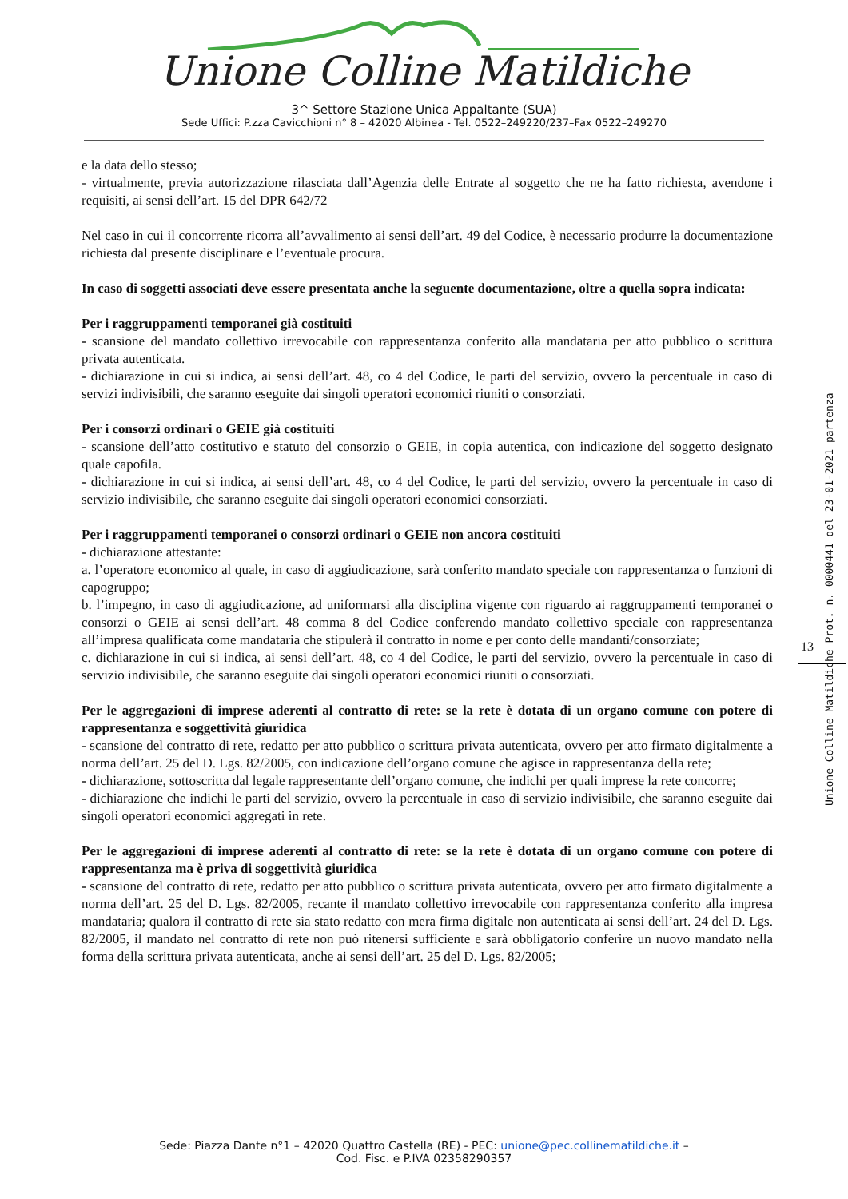Unione Colline Matildiche
3^ Settore Stazione Unica Appaltante (SUA)
Sede Uffici: P.zza Cavicchioni n° 8 – 42020 Albinea - Tel. 0522–249220/237–Fax 0522–249270
e la data dello stesso;
- virtualmente, previa autorizzazione rilasciata dall’Agenzia delle Entrate al soggetto che ne ha fatto richiesta, avendone i requisiti, ai sensi dell’art. 15 del DPR 642/72
Nel caso in cui il concorrente ricorra all’avvalimento ai sensi dell’art. 49 del Codice, è necessario produrre la documentazione richiesta dal presente disciplinare e l’eventuale procura.
In caso di soggetti associati deve essere presentata anche la seguente documentazione, oltre a quella sopra indicata:
Per i raggruppamenti temporanei già costituiti
- scansione del mandato collettivo irrevocabile con rappresentanza conferito alla mandataria per atto pubblico o scrittura privata autenticata.
- dichiarazione in cui si indica, ai sensi dell’art. 48, co 4 del Codice, le parti del servizio, ovvero la percentuale in caso di servizi indivisibili, che saranno eseguite dai singoli operatori economici riuniti o consorziati.
Per i consorzi ordinari o GEIE già costituiti
- scansione dell’atto costitutivo e statuto del consorzio o GEIE, in copia autentica, con indicazione del soggetto designato quale capofila.
- dichiarazione in cui si indica, ai sensi dell’art. 48, co 4 del Codice, le parti del servizio, ovvero la percentuale in caso di servizio indivisibile, che saranno eseguite dai singoli operatori economici consorziati.
Per i raggruppamenti temporanei o consorzi ordinari o GEIE non ancora costituiti
- dichiarazione attestante:
a. l’operatore economico al quale, in caso di aggiudicazione, sarà conferito mandato speciale con rappresentanza o funzioni di capogruppo;
b. l’impegno, in caso di aggiudicazione, ad uniformarsi alla disciplina vigente con riguardo ai raggruppamenti temporanei o consorzi o GEIE ai sensi dell’art. 48 comma 8 del Codice conferendo mandato collettivo speciale con rappresentanza all’impresa qualificata come mandataria che stipulerà il contratto in nome e per conto delle mandanti/consorziate;
c. dichiarazione in cui si indica, ai sensi dell’art. 48, co 4 del Codice, le parti del servizio, ovvero la percentuale in caso di servizio indivisibile, che saranno eseguite dai singoli operatori economici riuniti o consorziati.
Per le aggregazioni di imprese aderenti al contratto di rete: se la rete è dotata di un organo comune con potere di rappresentanza e soggettività giuridica
- scansione del contratto di rete, redatto per atto pubblico o scrittura privata autenticata, ovvero per atto firmato digitalmente a norma dell’art. 25 del D. Lgs. 82/2005, con indicazione dell’organo comune che agisce in rappresentanza della rete;
- dichiarazione, sottoscritta dal legale rappresentante dell’organo comune, che indichi per quali imprese la rete concorre;
- dichiarazione che indichi le parti del servizio, ovvero la percentuale in caso di servizio indivisibile, che saranno eseguite dai singoli operatori economici aggregati in rete.
Per le aggregazioni di imprese aderenti al contratto di rete: se la rete è dotata di un organo comune con potere di rappresentanza ma è priva di soggettività giuridica
- scansione del contratto di rete, redatto per atto pubblico o scrittura privata autenticata, ovvero per atto firmato digitalmente a norma dell’art. 25 del D. Lgs. 82/2005, recante il mandato collettivo irrevocabile con rappresentanza conferito alla impresa mandataria; qualora il contratto di rete sia stato redatto con mera firma digitale non autenticata ai sensi dell’art. 24 del D. Lgs. 82/2005, il mandato nel contratto di rete non può ritenersi sufficiente e sarà obbligatorio conferire un nuovo mandato nella forma della scrittura privata autenticata, anche ai sensi dell’art. 25 del D. Lgs. 82/2005;
13
Unione Colline Matildiche Prot. n. 0000441 del 23-01-2021 partenza
Sede: Piazza Dante n°1 – 42020 Quattro Castella (RE) - PEC: unione@pec.collinematildiche.it –
Cod. Fisc. e P.IVA 02358290357